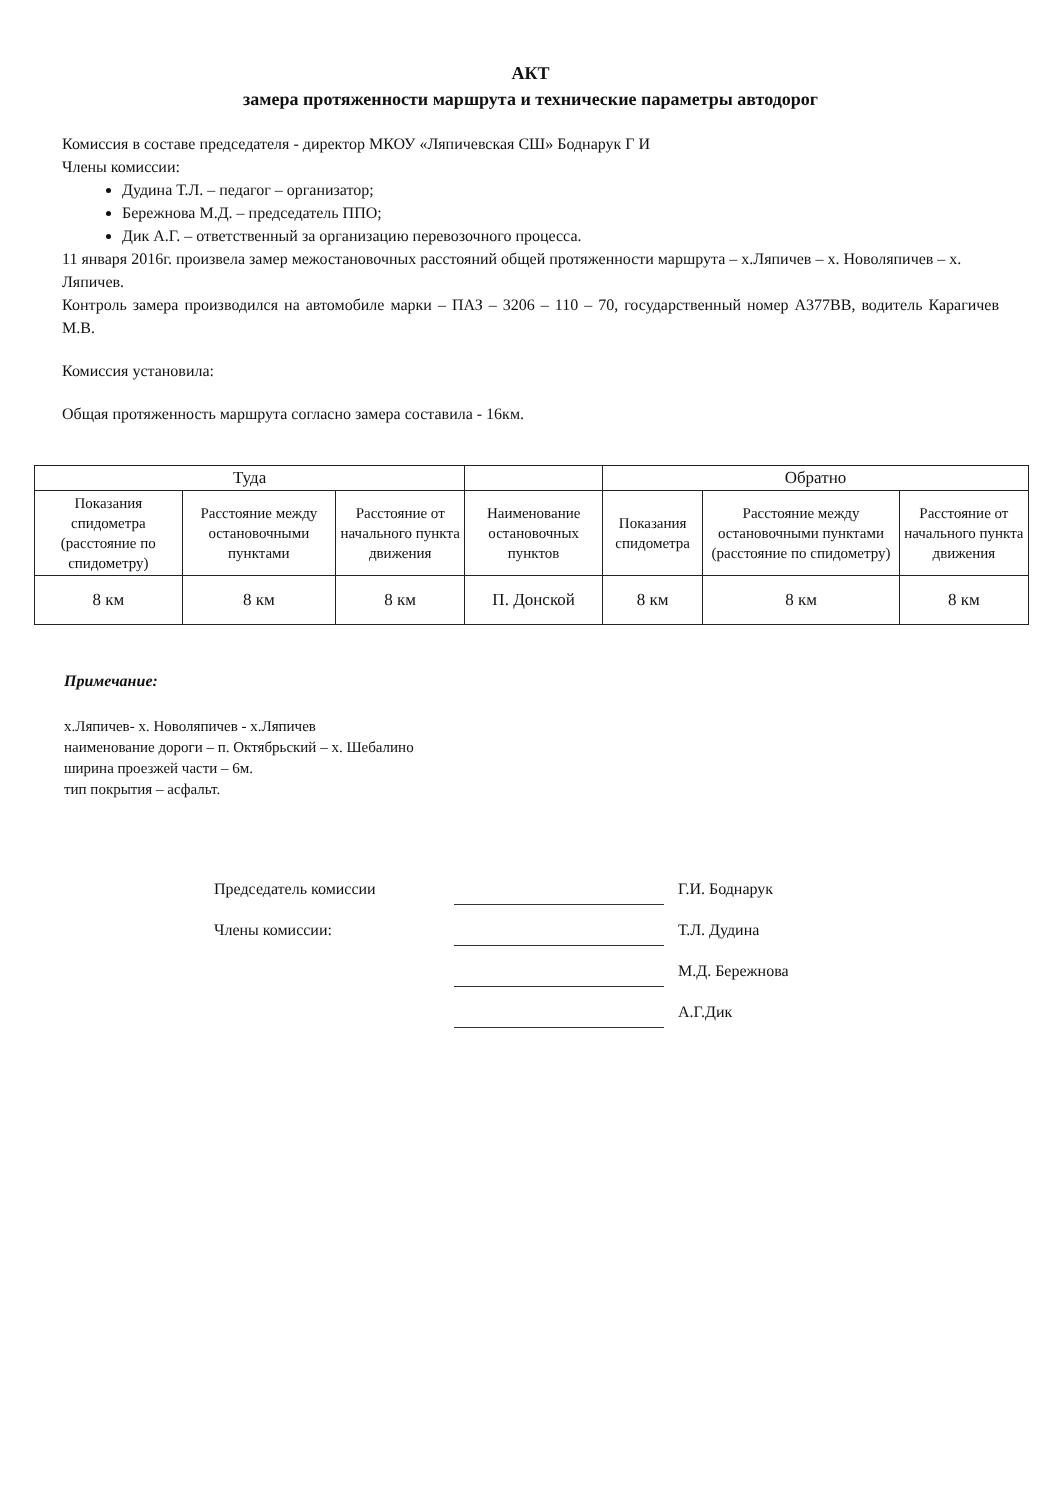АКТ
замера протяженности маршрута и технические параметры автодорог
Комиссия в составе председателя - директор МКОУ «Ляпичевская СШ» Боднарук Г И
Члены комиссии:
Дудина Т.Л. – педагог – организатор;
Бережнова М.Д. – председатель ППО;
Дик А.Г. – ответственный за организацию перевозочного процесса.
11 января 2016г. произвела замер межостановочных расстояний общей протяженности маршрута – х.Ляпичев – х. Новоляпичев – х. Ляпичев.
Контроль замера производился на автомобиле марки – ПАЗ – 3206 – 110 – 70, государственный номер А377ВВ, водитель Карагичев М.В.
Комиссия установила:
Общая протяженность маршрута согласно замера составила - 16км.
| Туда | | | | Обратно | | |
| --- | --- | --- | --- | --- | --- | --- |
| Показания спидометра (расстояние по спидометру) | Расстояние между остановочными пунктами | Расстояние от начального пункта движения | Наименование остановочных пунктов | Показания спидометра | Расстояние между остановочными пунктами (расстояние по спидометру) | Расстояние от начального пункта движения |
| 8 км | 8 км | 8 км | П. Донской | 8 км | 8 км | 8 км |
Примечание:
х.Ляпичев- х. Новоляпичев - х.Ляпичев
наименование дороги – п. Октябрьский – х. Шебалино
ширина проезжей части – 6м.
тип покрытия – асфальт.
Председатель комиссии
Г.И. Боднарук
Члены комиссии:
Т.Л. Дудина
М.Д. Бережнова
А.Г.Дик